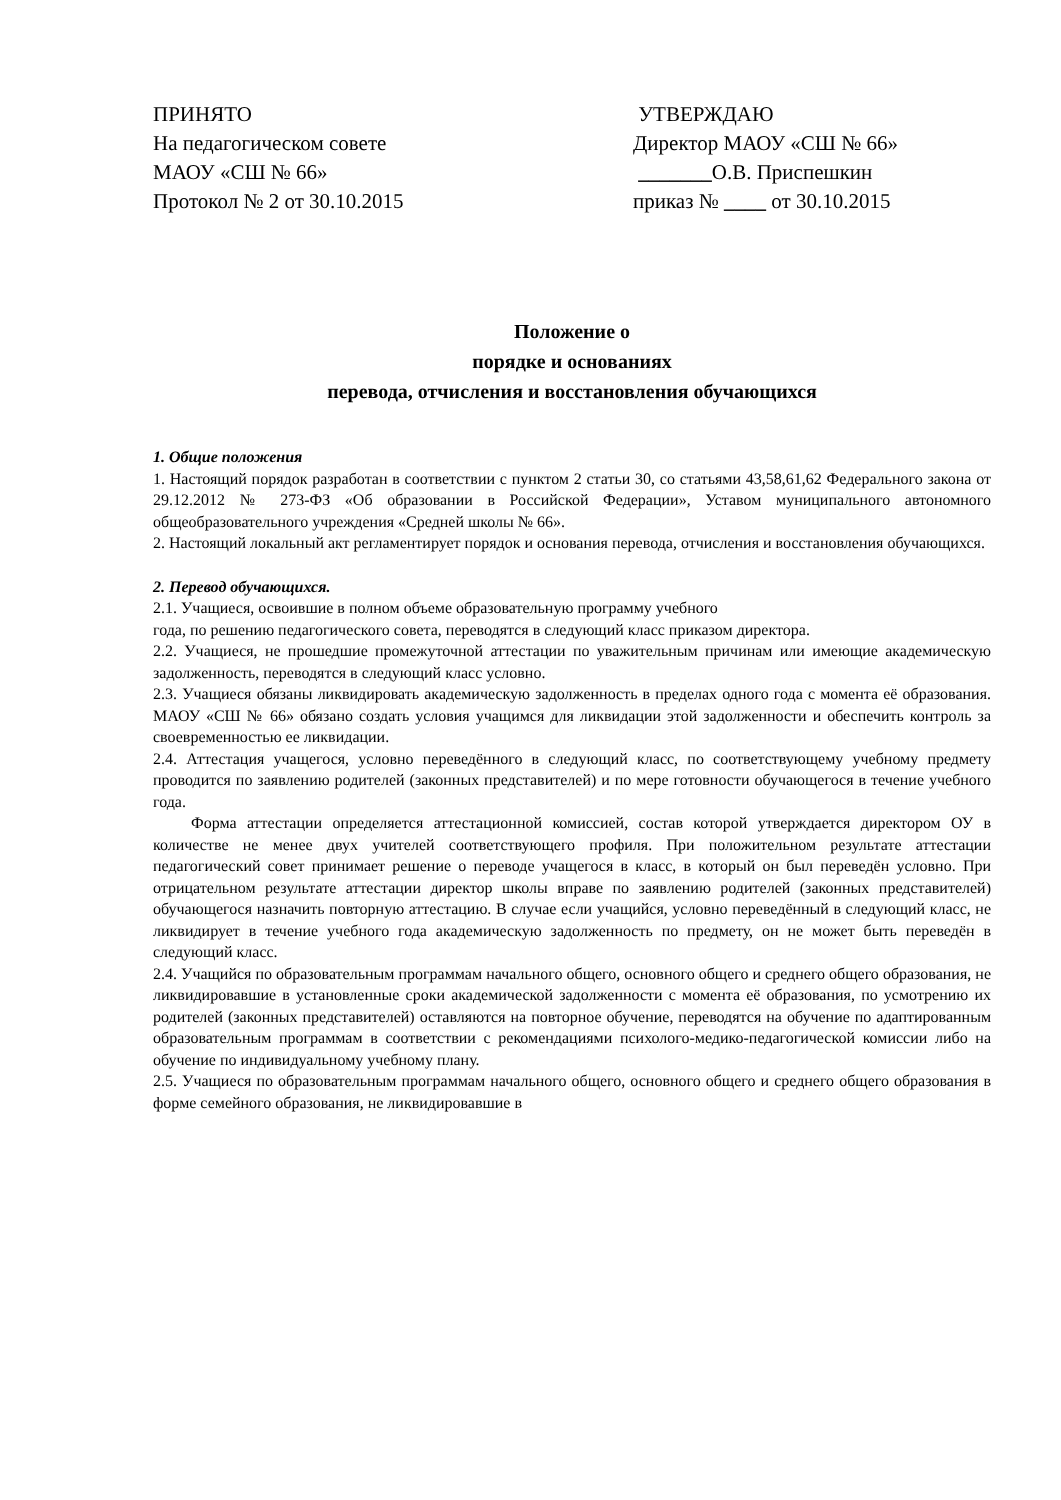ПРИНЯТО
На педагогическом совете
МАОУ «СШ № 66»
Протокол № 2 от 30.10.2015
УТВЕРЖДАЮ
Директор МАОУ «СШ № 66»
_______О.В. Приспешкин
приказ № ____ от 30.10.2015
Положение о
порядке и основаниях
перевода, отчисления и восстановления обучающихся
1. Общие положения
1. Настоящий порядок разработан в соответствии с пунктом 2 статьи 30, со статьями 43,58,61,62 Федерального закона от 29.12.2012 № 273-ФЗ «Об образовании в Российской Федерации», Уставом муниципального автономного общеобразовательного учреждения «Средней школы № 66».
2. Настоящий локальный акт регламентирует порядок и основания перевода, отчисления и восстановления обучающихся.
2. Перевод обучающихся.
2.1. Учащиеся, освоившие в полном объеме образовательную программу учебного
года, по решению педагогического совета, переводятся в следующий класс приказом директора.
2.2. Учащиеся, не прошедшие промежуточной аттестации по уважительным причинам или имеющие академическую задолженность, переводятся в следующий класс условно.
2.3. Учащиеся обязаны ликвидировать академическую задолженность в пределах одного года с момента её образования. МАОУ «СШ № 66» обязано создать условия учащимся для ликвидации этой задолженности и обеспечить контроль за своевременностью ее ликвидации.
2.4. Аттестация учащегося, условно переведённого в следующий класс, по соответствующему учебному предмету проводится по заявлению родителей (законных представителей) и по мере готовности обучающегося в течение учебного года.
Форма аттестации определяется аттестационной комиссией, состав которой утверждается директором ОУ в количестве не менее двух учителей соответствующего профиля. При положительном результате аттестации педагогический совет принимает решение о переводе учащегося в класс, в который он был переведён условно. При отрицательном результате аттестации директор школы вправе по заявлению родителей (законных представителей) обучающегося назначить повторную аттестацию. В случае если учащийся, условно переведённый в следующий класс, не ликвидирует в течение учебного года академическую задолженность по предмету, он не может быть переведён в следующий класс.
2.4. Учащийся по образовательным программам начального общего, основного общего и среднего общего образования, не ликвидировавшие в установленные сроки академической задолженности с момента её образования, по усмотрению их родителей (законных представителей) оставляются на повторное обучение, переводятся на обучение по адаптированным образовательным программам в соответствии с рекомендациями психолого-медико-педагогической комиссии либо на обучение по индивидуальному учебному плану.
2.5. Учащиеся по образовательным программам начального общего, основного общего и среднего общего образования в форме семейного образования, не ликвидировавшие в